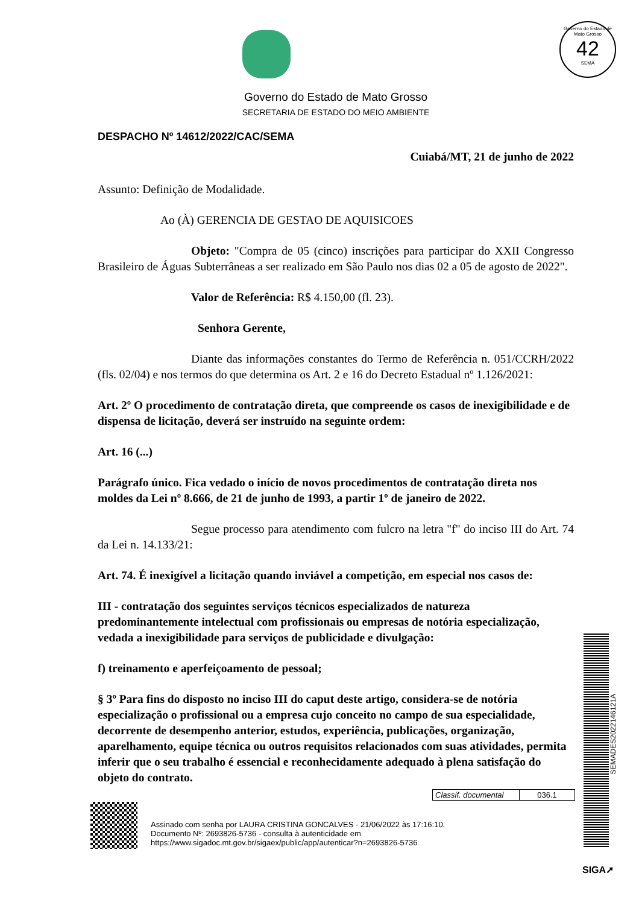Governo do Estado de Mato Grosso
42
SEMA
Governo do Estado de Mato Grosso
SECRETARIA DE ESTADO DO MEIO AMBIENTE
DESPACHO Nº 14612/2022/CAC/SEMA
Cuiabá/MT, 21 de junho de 2022
Assunto: Definição de Modalidade.
Ao (À) GERENCIA DE GESTAO DE AQUISICOES
Objeto: "Compra de 05 (cinco) inscrições para participar do XXII Congresso Brasileiro de Águas Subterrâneas a ser realizado em São Paulo nos dias 02 a 05 de agosto de 2022".
Valor de Referência: R$ 4.150,00 (fl. 23).
Senhora Gerente,
Diante das informações constantes do Termo de Referência n. 051/CCRH/2022 (fls. 02/04) e nos termos do que determina os Art. 2 e 16 do Decreto Estadual nº 1.126/2021:
Art. 2º O procedimento de contratação direta, que compreende os casos de inexigibilidade e de dispensa de licitação, deverá ser instruído na seguinte ordem:
Art. 16 (...)
Parágrafo único. Fica vedado o início de novos procedimentos de contratação direta nos moldes da Lei nº 8.666, de 21 de junho de 1993, a partir 1º de janeiro de 2022.
Segue processo para atendimento com fulcro na letra "f" do inciso III do Art. 74 da Lei n. 14.133/21:
Art. 74. É inexigível a licitação quando inviável a competição, em especial nos casos de:
III - contratação dos seguintes serviços técnicos especializados de natureza predominantemente intelectual com profissionais ou empresas de notória especialização, vedada a inexigibilidade para serviços de publicidade e divulgação:
f) treinamento e aperfeiçoamento de pessoal;
§ 3º Para fins do disposto no inciso III do caput deste artigo, considera-se de notória especialização o profissional ou a empresa cujo conceito no campo de sua especialidade, decorrente de desempenho anterior, estudos, experiência, publicações, organização, aparelhamento, equipe técnica ou outros requisitos relacionados com suas atividades, permita inferir que o seu trabalho é essencial e reconhecidamente adequado à plena satisfação do objeto do contrato.
Classif. documental 036.1
Assinado com senha por LAURA CRISTINA GONCALVES - 21/06/2022 às 17:16:10.
Documento Nº: 2693826-5736 - consulta à autenticidade em
https://www.sigadoc.mt.gov.br/sigaex/public/app/autenticar?n=2693826-5736
SEMADES2022146121A
SIGA➚